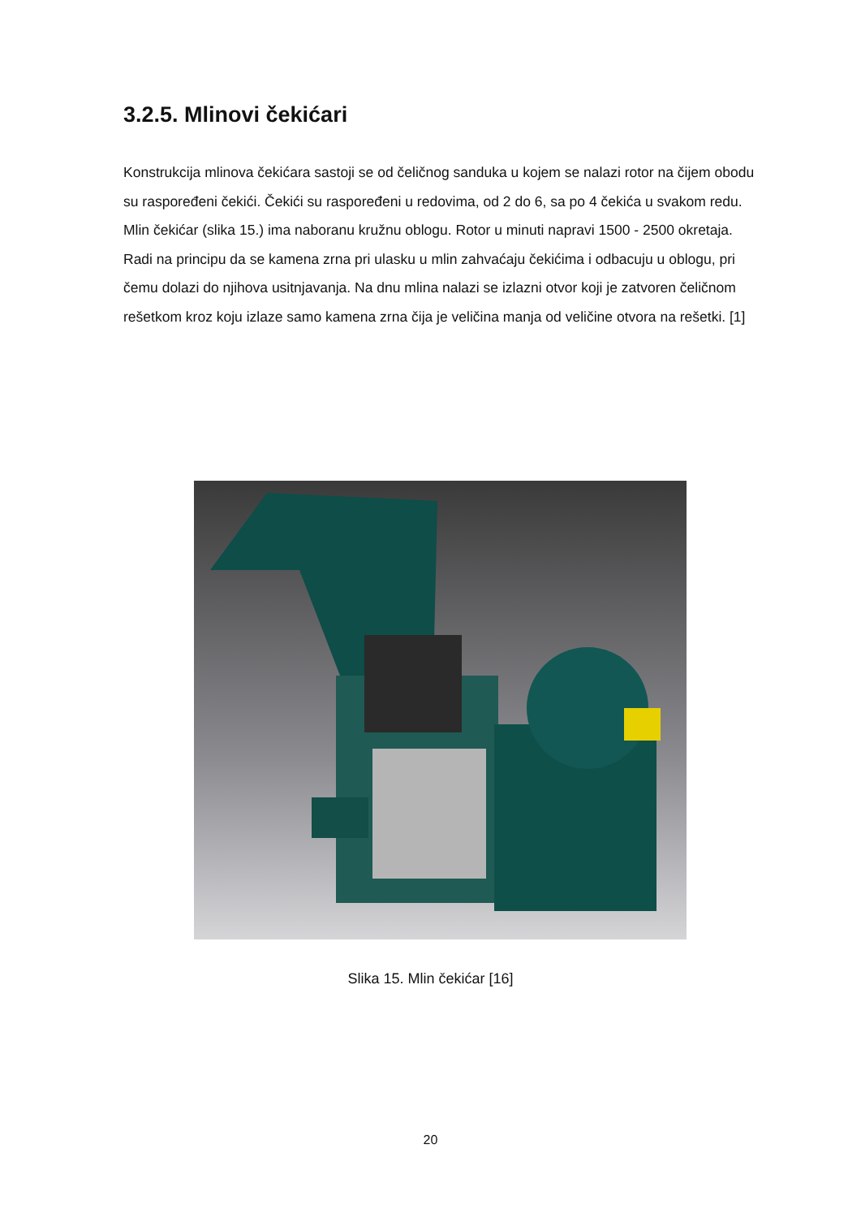3.2.5. Mlinovi čekićari
Konstrukcija mlinova čekićara sastoji se od čeličnog sanduka u kojem se nalazi rotor na čijem obodu su raspoređeni čekići. Čekići su raspoređeni u redovima, od 2 do 6, sa po 4 čekića u svakom redu. Mlin čekićar (slika 15.) ima naboranu kružnu oblogu. Rotor u minuti napravi 1500 - 2500 okretaja. Radi na principu da se kamena zrna pri ulasku u mlin zahvaćaju čekićima i odbacuju u oblogu, pri čemu dolazi do njihova usitnjavanja. Na dnu mlina nalazi se izlazni otvor koji je zatvoren čeličnom rešetkom kroz koju izlaze samo kamena zrna čija je veličina manja od veličine otvora na rešetki. [1]
Slika 15. Mlin čekićar [16]
20